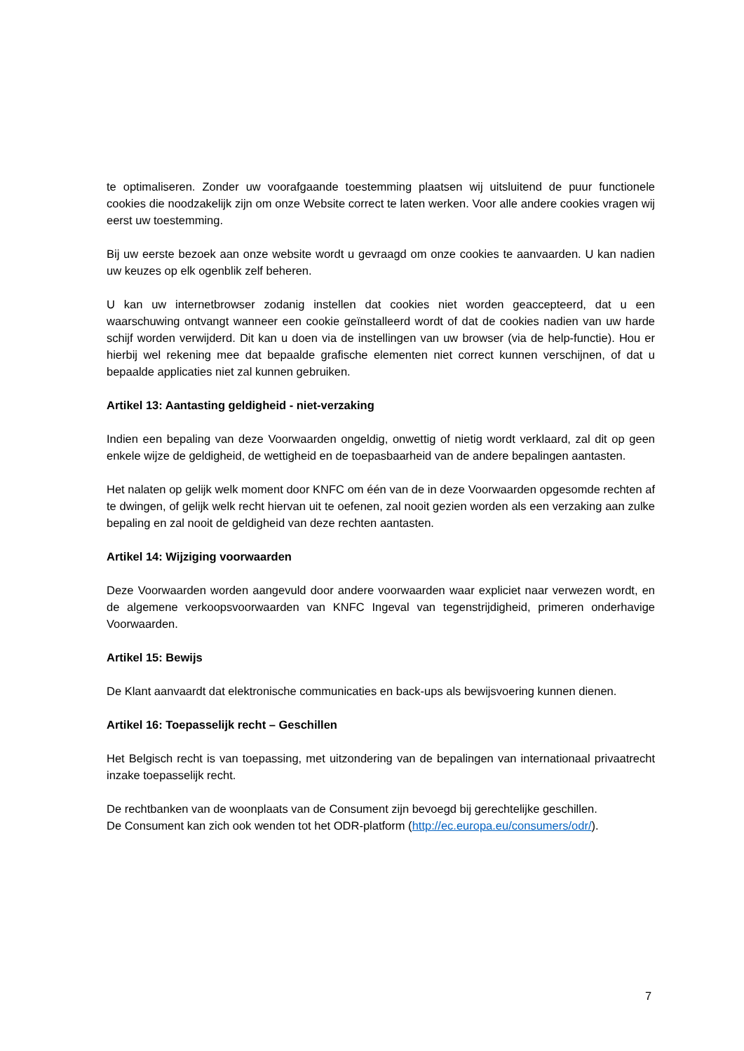te optimaliseren. Zonder uw voorafgaande toestemming plaatsen wij uitsluitend de puur functionele cookies die noodzakelijk zijn om onze Website correct te laten werken. Voor alle andere cookies vragen wij eerst uw toestemming.
Bij uw eerste bezoek aan onze website wordt u gevraagd om onze cookies te aanvaarden. U kan nadien uw keuzes op elk ogenblik zelf beheren.
U kan uw internetbrowser zodanig instellen dat cookies niet worden geaccepteerd, dat u een waarschuwing ontvangt wanneer een cookie geïnstalleerd wordt of dat de cookies nadien van uw harde schijf worden verwijderd. Dit kan u doen via de instellingen van uw browser (via de help-functie). Hou er hierbij wel rekening mee dat bepaalde grafische elementen niet correct kunnen verschijnen, of dat u bepaalde applicaties niet zal kunnen gebruiken.
Artikel 13: Aantasting geldigheid - niet-verzaking
Indien een bepaling van deze Voorwaarden ongeldig, onwettig of nietig wordt verklaard, zal dit op geen enkele wijze de geldigheid, de wettigheid en de toepasbaarheid van de andere bepalingen aantasten.
Het nalaten op gelijk welk moment door KNFC om één van de in deze Voorwaarden opgesomde rechten af te dwingen, of gelijk welk recht hiervan uit te oefenen, zal nooit gezien worden als een verzaking aan zulke bepaling en zal nooit de geldigheid van deze rechten aantasten.
Artikel 14: Wijziging voorwaarden
Deze Voorwaarden worden aangevuld door andere voorwaarden waar expliciet naar verwezen wordt, en de algemene verkoopsvoorwaarden van KNFC Ingeval van tegenstrijdigheid, primeren onderhavige Voorwaarden.
Artikel 15: Bewijs
De Klant aanvaardt dat elektronische communicaties en back-ups als bewijsvoering kunnen dienen.
Artikel 16: Toepasselijk recht – Geschillen
Het Belgisch recht is van toepassing, met uitzondering van de bepalingen van internationaal privaatrecht inzake toepasselijk recht.
De rechtbanken van de woonplaats van de Consument zijn bevoegd bij gerechtelijke geschillen.
De Consument kan zich ook wenden tot het ODR-platform (http://ec.europa.eu/consumers/odr/).
7